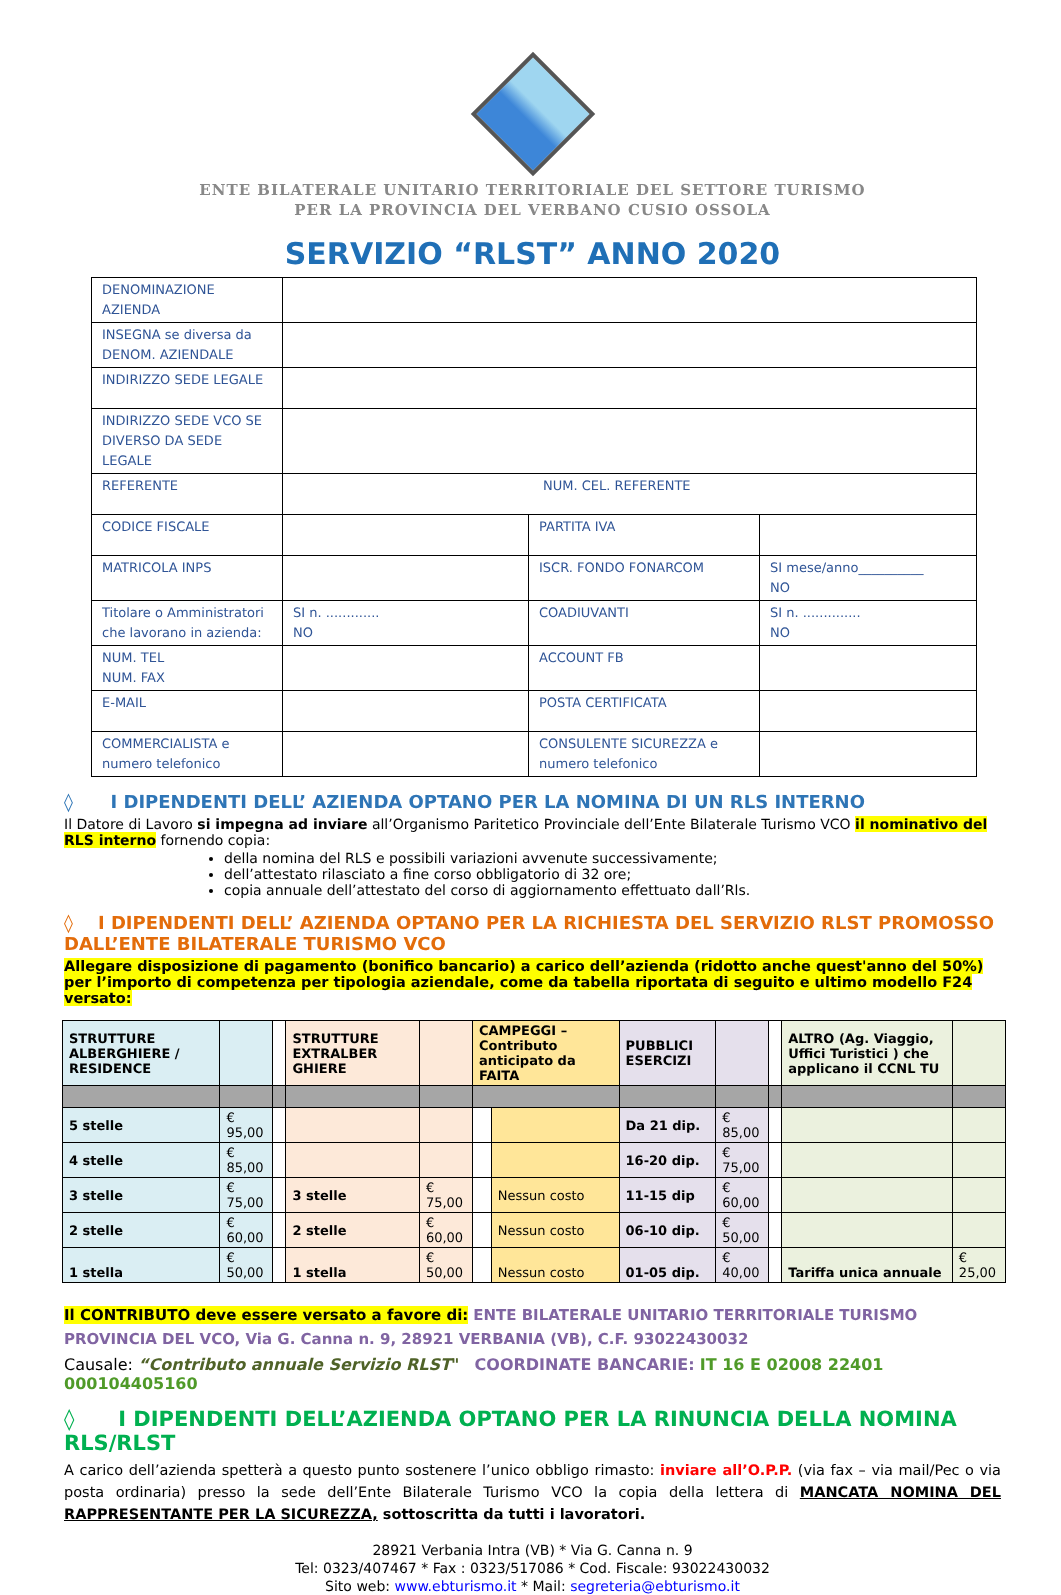ENTE BILATERALE UNITARIO TERRITORIALE DEL SETTORE TURISMO
PER LA PROVINCIA DEL VERBANO CUSIO OSSOLA
SERVIZIO “RLST” ANNO 2020
| DENOMINAZIONE AZIENDA | | | |
| INSEGNA se diversa da DENOM. AZIENDALE | | | |
| INDIRIZZO SEDE LEGALE | | | |
| INDIRIZZO SEDE VCO SE DIVERSO DA SEDE LEGALE | | | |
| REFERENTE | NUM. CEL. REFERENTE | | |
| CODICE FISCALE | | PARTITA IVA | |
| MATRICOLA INPS | | ISCR. FONDO FONARCOM | SI mese/anno__________ NO |
| Titolare o Amministratori che lavorano in azienda: | SI n. ............. NO | COADIUVANTI | SI n. .............. NO |
| NUM. TEL NUM. FAX | | ACCOUNT FB | |
| E-MAIL | | POSTA CERTIFICATA | |
| COMMERCIALISTA e numero telefonico | | CONSULENTE SICUREZZA e numero telefonico | |
◊ I DIPENDENTI DELL’ AZIENDA OPTANO PER LA NOMINA DI UN RLS INTERNO
Il Datore di Lavoro si impegna ad inviare all’Organismo Paritetico Provinciale dell’Ente Bilaterale Turismo VCO il nominativo del RLS interno fornendo copia:
della nomina del RLS e possibili variazioni avvenute successivamente;
dell’attestato rilasciato a fine corso obbligatorio di 32 ore;
copia annuale dell’attestato del corso di aggiornamento effettuato dall’Rls.
◊ I DIPENDENTI DELL’ AZIENDA OPTANO PER LA RICHIESTA DEL SERVIZIO RLST PROMOSSO DALL’ENTE BILATERALE TURISMO VCO
Allegare disposizione di pagamento (bonifico bancario) a carico dell’azienda (ridotto anche quest'anno del 50%) per l’importo di competenza per tipologia aziendale, come da tabella riportata di seguito e ultimo modello F24 versato:
| STRUTTURE ALBERGHIERE / RESIDENCE | | | STRUTTURE EXTRALBER GHIERE | | CAMPEGGI – Contributo anticipato da FAITA | | PUBBLICI ESERCIZI | | | ALTRO (Ag. Viaggio, Uffici Turistici ) che applicano il CCNL TU | |
| 5 stelle | € 95,00 | | | | | | Da 21 dip. | € 85,00 | | | |
| 4 stelle | € 85,00 | | | | | | 16-20 dip. | € 75,00 | | | |
| 3 stelle | € 75,00 | | 3 stelle | € 75,00 | | Nessun costo | 11-15 dip | € 60,00 | | | |
| 2 stelle | € 60,00 | | 2 stelle | € 60,00 | | Nessun costo | 06-10 dip. | € 50,00 | | | |
| 1 stella | € 50,00 | | 1 stella | € 50,00 | | Nessun costo | 01-05 dip. | € 40,00 | | Tariffa unica annuale | € 25,00 |
Il CONTRIBUTO deve essere versato a favore di: ENTE BILATERALE UNITARIO TERRITORIALE TURISMO PROVINCIA DEL VCO, Via G. Canna n. 9, 28921 VERBANIA (VB), C.F. 93022430032
Causale: “Contributo annuale Servizio RLST" COORDINATE BANCARIE: IT 16 E 02008 22401 000104405160
◊ I DIPENDENTI DELL’AZIENDA OPTANO PER LA RINUNCIA DELLA NOMINA RLS/RLST
A carico dell’azienda spetterà a questo punto sostenere l’unico obbligo rimasto: inviare all’O.P.P. (via fax – via mail/Pec o via posta ordinaria) presso la sede dell’Ente Bilaterale Turismo VCO la copia della lettera di MANCATA NOMINA DEL RAPPRESENTANTE PER LA SICUREZZA, sottoscritta da tutti i lavoratori.
28921 Verbania Intra (VB) * Via G. Canna n. 9
Tel: 0323/407467 * Fax : 0323/517086 * Cod. Fiscale: 93022430032
Sito web: www.ebturismo.it * Mail: segreteria@ebturismo.it